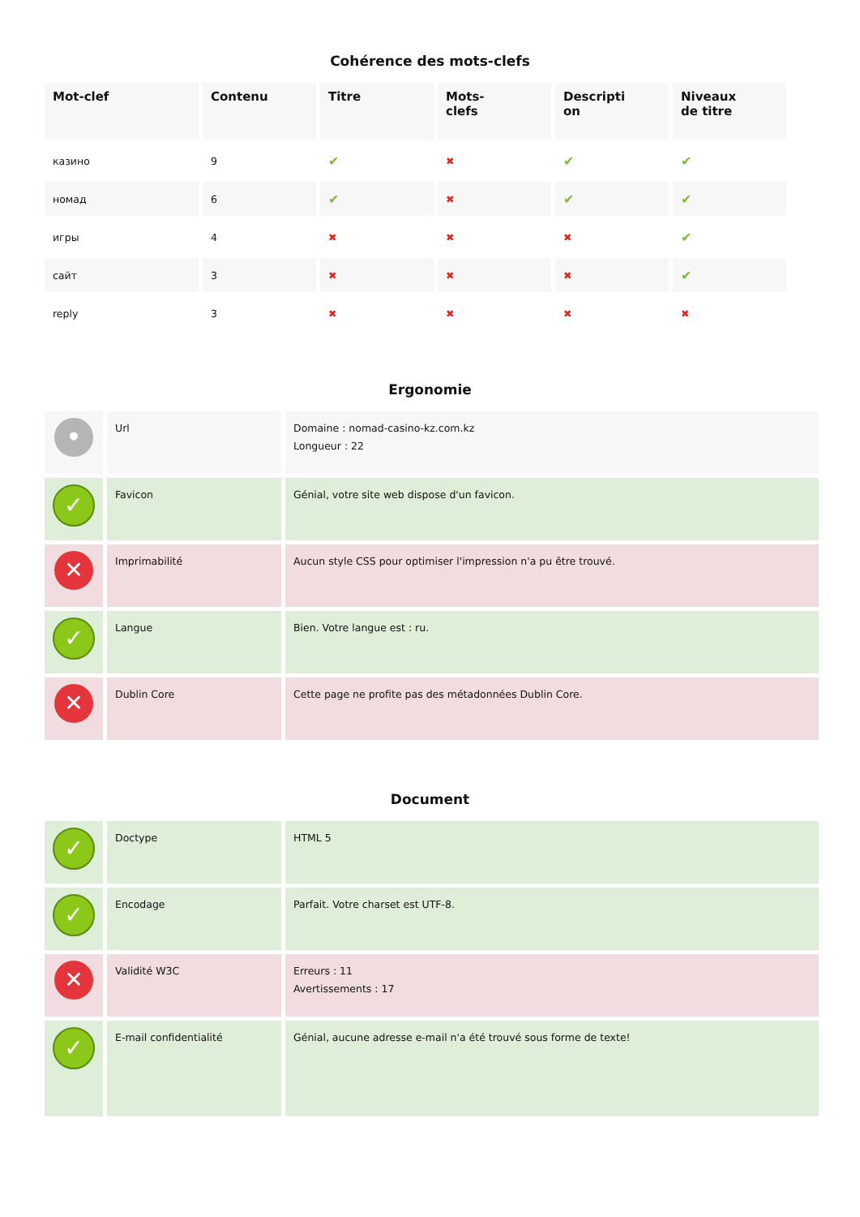Cohérence des mots-clefs
| Mot-clef | Contenu | Titre | Mots- clefs | Descripti on | Niveaux de titre |
| --- | --- | --- | --- | --- | --- |
| казино | 9 | ✔ | ✖ | ✔ | ✔ |
| номад | 6 | ✔ | ✖ | ✔ | ✔ |
| игры | 4 | ✖ | ✖ | ✖ | ✔ |
| сайт | 3 | ✖ | ✖ | ✖ | ✔ |
| reply | 3 | ✖ | ✖ | ✖ | ✖ |
Ergonomie
| • | Url | Domaine : nomad-casino-kz.com.kz Longueur : 22 |
| ✓ | Favicon | Génial, votre site web dispose d'un favicon. |
| ✕ | Imprimabilité | Aucun style CSS pour optimiser l'impression n'a pu être trouvé. |
| ✓ | Langue | Bien. Votre langue est : ru. |
| ✕ | Dublin Core | Cette page ne profite pas des métadonnées Dublin Core. |
Document
| ✓ | Doctype | HTML 5 |
| ✓ | Encodage | Parfait. Votre charset est UTF-8. |
| ✕ | Validité W3C | Erreurs : 11 Avertissements : 17 |
| ✓ | E-mail confidentialité | Génial, aucune adresse e-mail n'a été trouvé sous forme de texte! |